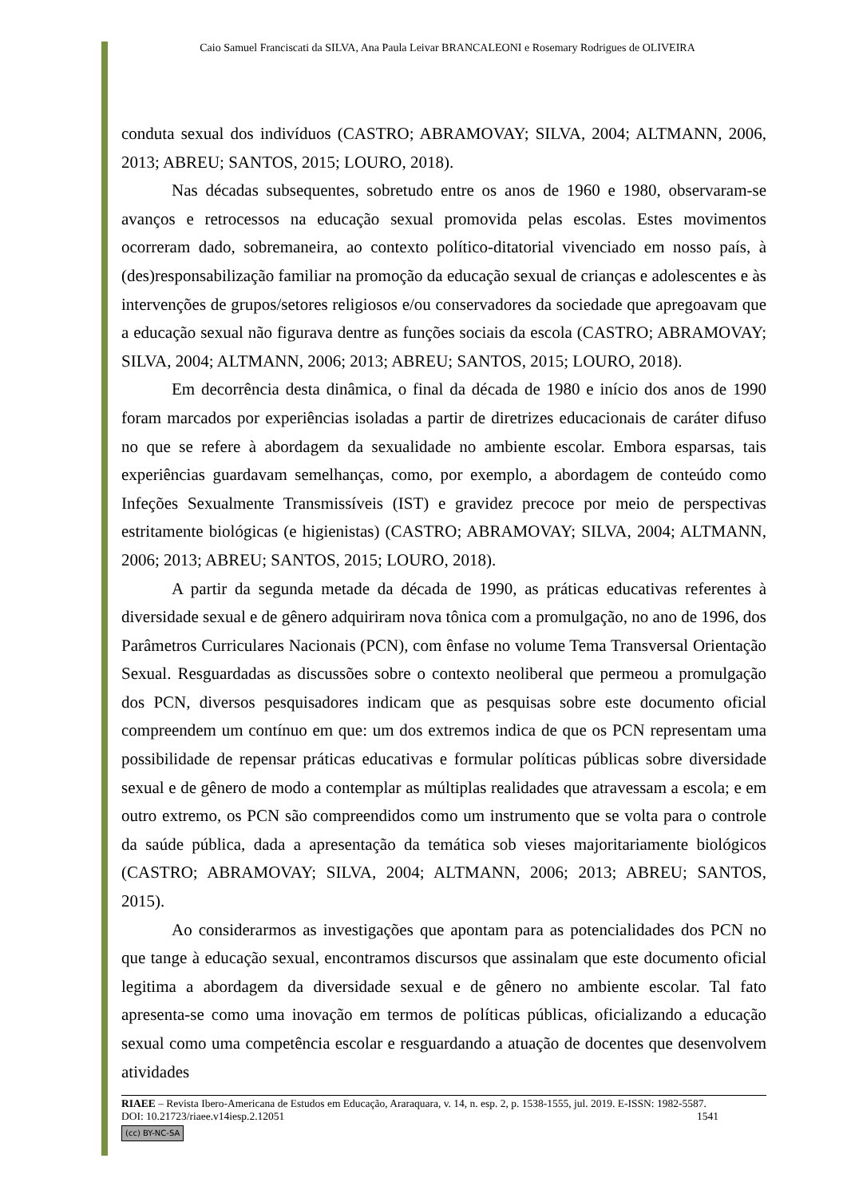Caio Samuel Franciscati da SILVA, Ana Paula Leivar BRANCALEONI e Rosemary Rodrigues de OLIVEIRA
conduta sexual dos indivíduos (CASTRO; ABRAMOVAY; SILVA, 2004; ALTMANN, 2006, 2013; ABREU; SANTOS, 2015; LOURO, 2018).
Nas décadas subsequentes, sobretudo entre os anos de 1960 e 1980, observaram-se avanços e retrocessos na educação sexual promovida pelas escolas. Estes movimentos ocorreram dado, sobremaneira, ao contexto político-ditatorial vivenciado em nosso país, à (des)responsabilização familiar na promoção da educação sexual de crianças e adolescentes e às intervenções de grupos/setores religiosos e/ou conservadores da sociedade que apregoavam que a educação sexual não figurava dentre as funções sociais da escola (CASTRO; ABRAMOVAY; SILVA, 2004; ALTMANN, 2006; 2013; ABREU; SANTOS, 2015; LOURO, 2018).
Em decorrência desta dinâmica, o final da década de 1980 e início dos anos de 1990 foram marcados por experiências isoladas a partir de diretrizes educacionais de caráter difuso no que se refere à abordagem da sexualidade no ambiente escolar. Embora esparsas, tais experiências guardavam semelhanças, como, por exemplo, a abordagem de conteúdo como Infeções Sexualmente Transmissíveis (IST) e gravidez precoce por meio de perspectivas estritamente biológicas (e higienistas) (CASTRO; ABRAMOVAY; SILVA, 2004; ALTMANN, 2006; 2013; ABREU; SANTOS, 2015; LOURO, 2018).
A partir da segunda metade da década de 1990, as práticas educativas referentes à diversidade sexual e de gênero adquiriram nova tônica com a promulgação, no ano de 1996, dos Parâmetros Curriculares Nacionais (PCN), com ênfase no volume Tema Transversal Orientação Sexual. Resguardadas as discussões sobre o contexto neoliberal que permeou a promulgação dos PCN, diversos pesquisadores indicam que as pesquisas sobre este documento oficial compreendem um contínuo em que: um dos extremos indica de que os PCN representam uma possibilidade de repensar práticas educativas e formular políticas públicas sobre diversidade sexual e de gênero de modo a contemplar as múltiplas realidades que atravessam a escola; e em outro extremo, os PCN são compreendidos como um instrumento que se volta para o controle da saúde pública, dada a apresentação da temática sob vieses majoritariamente biológicos (CASTRO; ABRAMOVAY; SILVA, 2004; ALTMANN, 2006; 2013; ABREU; SANTOS, 2015).
Ao considerarmos as investigações que apontam para as potencialidades dos PCN no que tange à educação sexual, encontramos discursos que assinalam que este documento oficial legitima a abordagem da diversidade sexual e de gênero no ambiente escolar. Tal fato apresenta-se como uma inovação em termos de políticas públicas, oficializando a educação sexual como uma competência escolar e resguardando a atuação de docentes que desenvolvem atividades
RIAEE – Revista Ibero-Americana de Estudos em Educação, Araraquara, v. 14, n. esp. 2, p. 1538-1555, jul. 2019. E-ISSN: 1982-5587.
DOI: 10.21723/riaee.v14iesp.2.12051 1541
(cc) BY-NC-SA